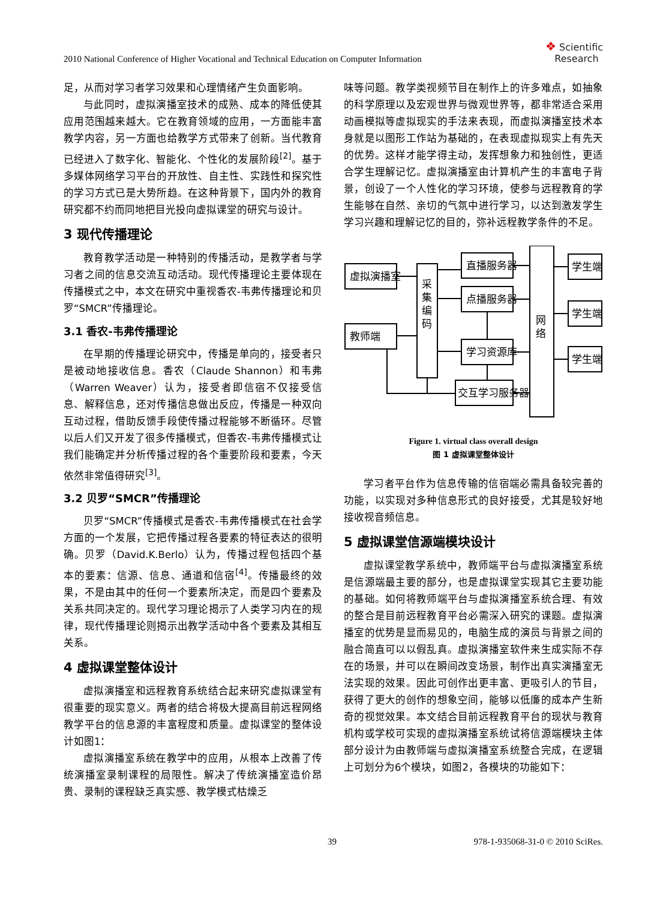2010 National Conference of Higher Vocational and Technical Education on Computer Information
❖ Scientific
Research
足，从而对学习者学习效果和心理情绪产生负面影响。
与此同时，虚拟演播室技术的成熟、成本的降低使其应用范围越来越大。它在教育领域的应用，一方面能丰富教学内容，另一方面也给教学方式带来了创新。当代教育已经进入了数字化、智能化、个性化的发展阶段<sup>[2]</sup>。基于多媒体网络学习平台的开放性、自主性、实践性和探究性的学习方式已是大势所趋。在这种背景下，国内外的教育研究都不约而同地把目光投向虚拟课堂的研究与设计。
3 现代传播理论
教育教学活动是一种特别的传播活动，是教学者与学习者之间的信息交流互动活动。现代传播理论主要体现在传播模式之中，本文在研究中重视香农-韦弗传播理论和贝罗“SMCR”传播理论。
3.1 香农-韦弗传播理论
在早期的传播理论研究中，传播是单向的，接受者只是被动地接收信息。香农（Claude Shannon）和韦弗（Warren Weaver）认为，接受者即信宿不仅接受信息、解释信息，还对传播信息做出反应，传播是一种双向互动过程，借助反馈手段使传播过程能够不断循环。尽管以后人们又开发了很多传播模式，但香农-韦弗传播模式让我们能确定并分析传播过程的各个重要阶段和要素，今天依然非常值得研究<sup>[3]</sup>。
3.2 贝罗“SMCR”传播理论
贝罗“SMCR”传播模式是香农-韦弗传播模式在社会学方面的一个发展，它把传播过程各要素的特征表达的很明确。贝罗（David.K.Berlo）认为，传播过程包括四个基本的要素：信源、信息、通道和信宿<sup>[4]</sup>。传播最终的效果，不是由其中的任何一个要素所决定，而是四个要素及关系共同决定的。现代学习理论揭示了人类学习内在的规律，现代传播理论则揭示出教学活动中各个要素及其相互关系。
4 虚拟课堂整体设计
虚拟演播室和远程教育系统结合起来研究虚拟课堂有很重要的现实意义。两者的结合将极大提高目前远程网络教学平台的信息源的丰富程度和质量。虚拟课堂的整体设计如图1：
虚拟演播室系统在教学中的应用，从根本上改善了传统演播室录制课程的局限性。解决了传统演播室造价昂贵、录制的课程缺乏真实感、教学模式枯燥乏
味等问题。教学类视频节目在制作上的许多难点，如抽象的科学原理以及宏观世界与微观世界等，都非常适合采用动画模拟等虚拟现实的手法来表现，而虚拟演播室技术本身就是以图形工作站为基础的，在表现虚拟现实上有先天的优势。这样才能学得主动，发挥想象力和独创性，更适合学生理解记忆。虚拟演播室由计算机产生的丰富电子背景，创设了一个人性化的学习环境，使参与远程教育的学生能够在自然、亲切的气氛中进行学习，以达到激发学生学习兴趣和理解记忆的目的，弥补远程教学条件的不足。
虚拟演播室
教师端
采
集
编
码
直播服务器
点播服务器
学习资源库
交互学习服务器
网
络
学生端
学生端
学生端
Figure 1. virtual class overall design
图 1 虚拟课堂整体设计
学习者平台作为信息传输的信宿端必需具备较完善的功能，以实现对多种信息形式的良好接受，尤其是较好地接收视音频信息。
5 虚拟课堂信源端模块设计
虚拟课堂教学系统中，教师端平台与虚拟演播室系统是信源端最主要的部分，也是虚拟课堂实现其它主要功能的基础。如何将教师端平台与虚拟演播室系统合理、有效的整合是目前远程教育平台必需深入研究的课题。虚拟演播室的优势是显而易见的，电脑生成的演员与背景之间的融合简直可以以假乱真。虚拟演播室软件来生成实际不存在的场景，并可以在瞬间改变场景，制作出真实演播室无法实现的效果。因此可创作出更丰富、更吸引人的节目，获得了更大的创作的想象空间，能够以低廉的成本产生新奇的视觉效果。本文结合目前远程教育平台的现状与教育机构或学校可实现的虚拟演播室系统试将信源端模块主体部分设计为由教师端与虚拟演播室系统整合完成，在逻辑上可划分为6个模块，如图2，各模块的功能如下：
39 978-1-935068-31-0 © 2010 SciRes.